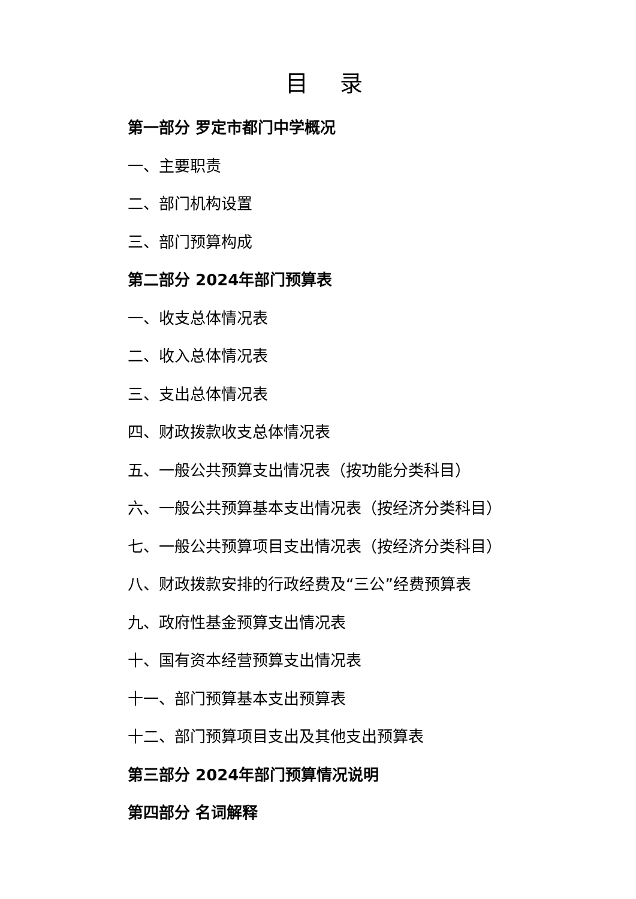目 录
第一部分 罗定市都门中学概况
一、主要职责
二、部门机构设置
三、部门预算构成
第二部分 2024年部门预算表
一、收支总体情况表
二、收入总体情况表
三、支出总体情况表
四、财政拨款收支总体情况表
五、一般公共预算支出情况表（按功能分类科目）
六、一般公共预算基本支出情况表（按经济分类科目）
七、一般公共预算项目支出情况表（按经济分类科目）
八、财政拨款安排的行政经费及“三公”经费预算表
九、政府性基金预算支出情况表
十、国有资本经营预算支出情况表
十一、部门预算基本支出预算表
十二、部门预算项目支出及其他支出预算表
第三部分 2024年部门预算情况说明
第四部分 名词解释